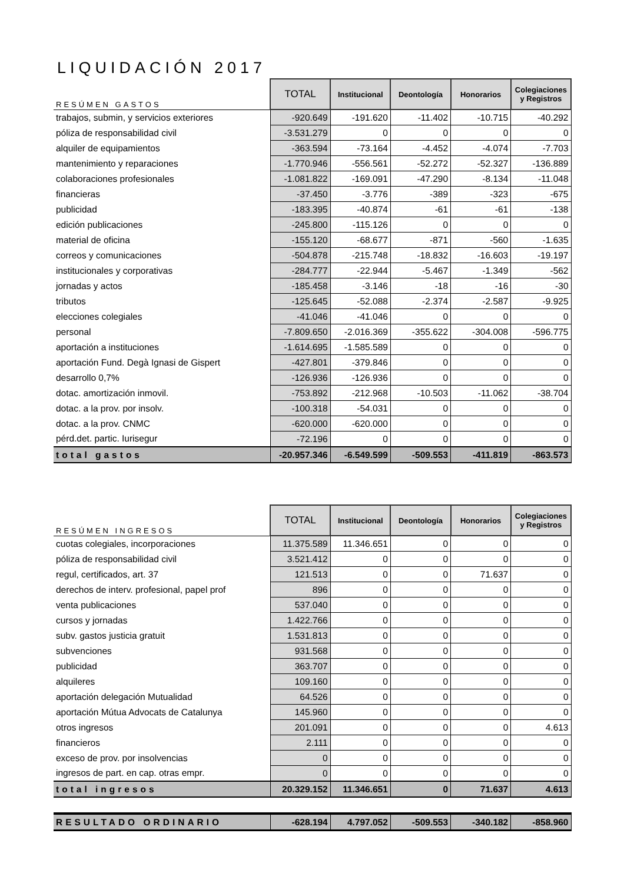LIQUIDACIÓN 2017
| RESÚMEN GASTOS | TOTAL | Institucional | Deontología | Honorarios | Colegiaciones y Registros |
| --- | --- | --- | --- | --- | --- |
| trabajos, submin, y servicios exteriores | -920.649 | -191.620 | -11.402 | -10.715 | -40.292 |
| póliza de responsabilidad civil | -3.531.279 | 0 | 0 | 0 | 0 |
| alquiler de equipamientos | -363.594 | -73.164 | -4.452 | -4.074 | -7.703 |
| mantenimiento y reparaciones | -1.770.946 | -556.561 | -52.272 | -52.327 | -136.889 |
| colaboraciones profesionales | -1.081.822 | -169.091 | -47.290 | -8.134 | -11.048 |
| financieras | -37.450 | -3.776 | -389 | -323 | -675 |
| publicidad | -183.395 | -40.874 | -61 | -61 | -138 |
| edición publicaciones | -245.800 | -115.126 | 0 | 0 | 0 |
| material de oficina | -155.120 | -68.677 | -871 | -560 | -1.635 |
| correos y comunicaciones | -504.878 | -215.748 | -18.832 | -16.603 | -19.197 |
| institucionales y corporativas | -284.777 | -22.944 | -5.467 | -1.349 | -562 |
| jornadas y actos | -185.458 | -3.146 | -18 | -16 | -30 |
| tributos | -125.645 | -52.088 | -2.374 | -2.587 | -9.925 |
| elecciones colegiales | -41.046 | -41.046 | 0 | 0 | 0 |
| personal | -7.809.650 | -2.016.369 | -355.622 | -304.008 | -596.775 |
| aportación a instituciones | -1.614.695 | -1.585.589 | 0 | 0 | 0 |
| aportación Fund. Degà Ignasi de Gispert | -427.801 | -379.846 | 0 | 0 | 0 |
| desarrollo 0,7% | -126.936 | -126.936 | 0 | 0 | 0 |
| dotac. amortización inmovil. | -753.892 | -212.968 | -10.503 | -11.062 | -38.704 |
| dotac. a la prov. por insolv. | -100.318 | -54.031 | 0 | 0 | 0 |
| dotac. a la prov. CNMC | -620.000 | -620.000 | 0 | 0 | 0 |
| pérd.det. partic. Iurisegur | -72.196 | 0 | 0 | 0 | 0 |
| total gastos | -20.957.346 | -6.549.599 | -509.553 | -411.819 | -863.573 |
| RESÚMEN INGRESOS | TOTAL | Institucional | Deontología | Honorarios | Colegiaciones y Registros |
| --- | --- | --- | --- | --- | --- |
| cuotas colegiales, incorporaciones | 11.375.589 | 11.346.651 | 0 | 0 | 0 |
| póliza de responsabilidad civil | 3.521.412 | 0 | 0 | 0 | 0 |
| regul, certificados, art. 37 | 121.513 | 0 | 0 | 71.637 | 0 |
| derechos de interv. profesional, papel prof | 896 | 0 | 0 | 0 | 0 |
| venta publicaciones | 537.040 | 0 | 0 | 0 | 0 |
| cursos y jornadas | 1.422.766 | 0 | 0 | 0 | 0 |
| subv. gastos justicia gratuit | 1.531.813 | 0 | 0 | 0 | 0 |
| subvenciones | 931.568 | 0 | 0 | 0 | 0 |
| publicidad | 363.707 | 0 | 0 | 0 | 0 |
| alquileres | 109.160 | 0 | 0 | 0 | 0 |
| aportación delegación Mutualidad | 64.526 | 0 | 0 | 0 | 0 |
| aportación Mútua Advocats de Catalunya | 145.960 | 0 | 0 | 0 | 0 |
| otros ingresos | 201.091 | 0 | 0 | 0 | 4.613 |
| financieros | 2.111 | 0 | 0 | 0 | 0 |
| exceso de prov. por insolvencias | 0 | 0 | 0 | 0 | 0 |
| ingresos de part. en cap. otras empr. | 0 | 0 | 0 | 0 | 0 |
| total ingresos | 20.329.152 | 11.346.651 | 0 | 71.637 | 4.613 |
| RESULTADO ORDINARIO | -628.194 | 4.797.052 | -509.553 | -340.182 | -858.960 |